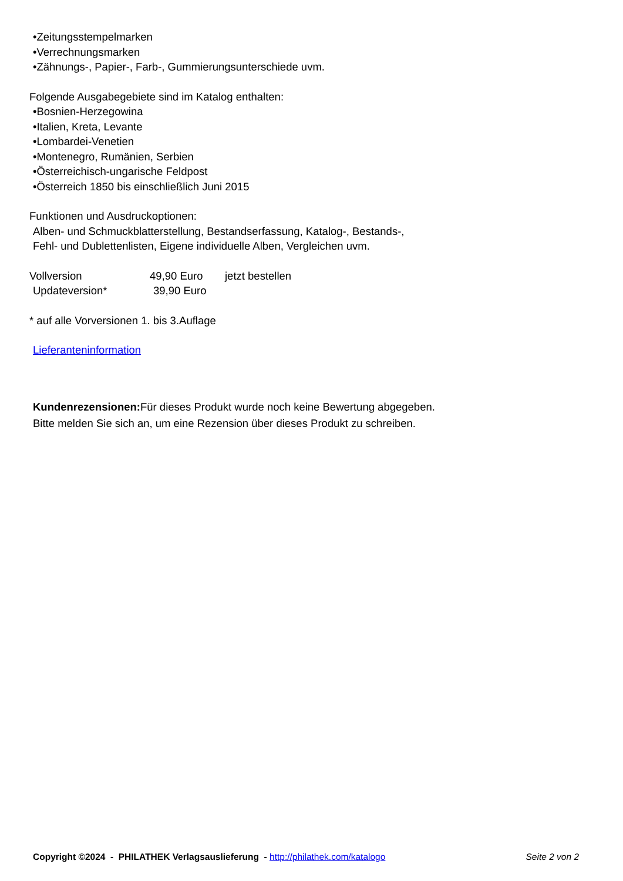•Zeitungsstempelmarken
•Verrechnungsmarken
•Zähnungs-, Papier-, Farb-, Gummierungsunterschiede uvm.
Folgende Ausgabegebiete sind im Katalog enthalten:
•Bosnien-Herzegowina
•Italien, Kreta, Levante
•Lombardei-Venetien
•Montenegro, Rumänien, Serbien
•Österreichisch-ungarische Feldpost
•Österreich 1850 bis einschließlich Juni 2015
Funktionen und Ausdruckoptionen:
Alben- und Schmuckblatterstellung, Bestandserfassung, Katalog-, Bestands-,
Fehl- und Dublettenlisten, Eigene individuelle Alben, Vergleichen uvm.
Vollversion 49,90 Euro jetzt bestellen
Updateversion* 39,90 Euro
* auf alle Vorversionen 1. bis 3.Auflage
Lieferanteninformation
Kundenrezensionen: Für dieses Produkt wurde noch keine Bewertung abgegeben.
Bitte melden Sie sich an, um eine Rezension über dieses Produkt zu schreiben.
Copyright ©2024 - PHILATHEK Verlagsauslieferung - http://philathek.com/katalogo Seite 2 von 2